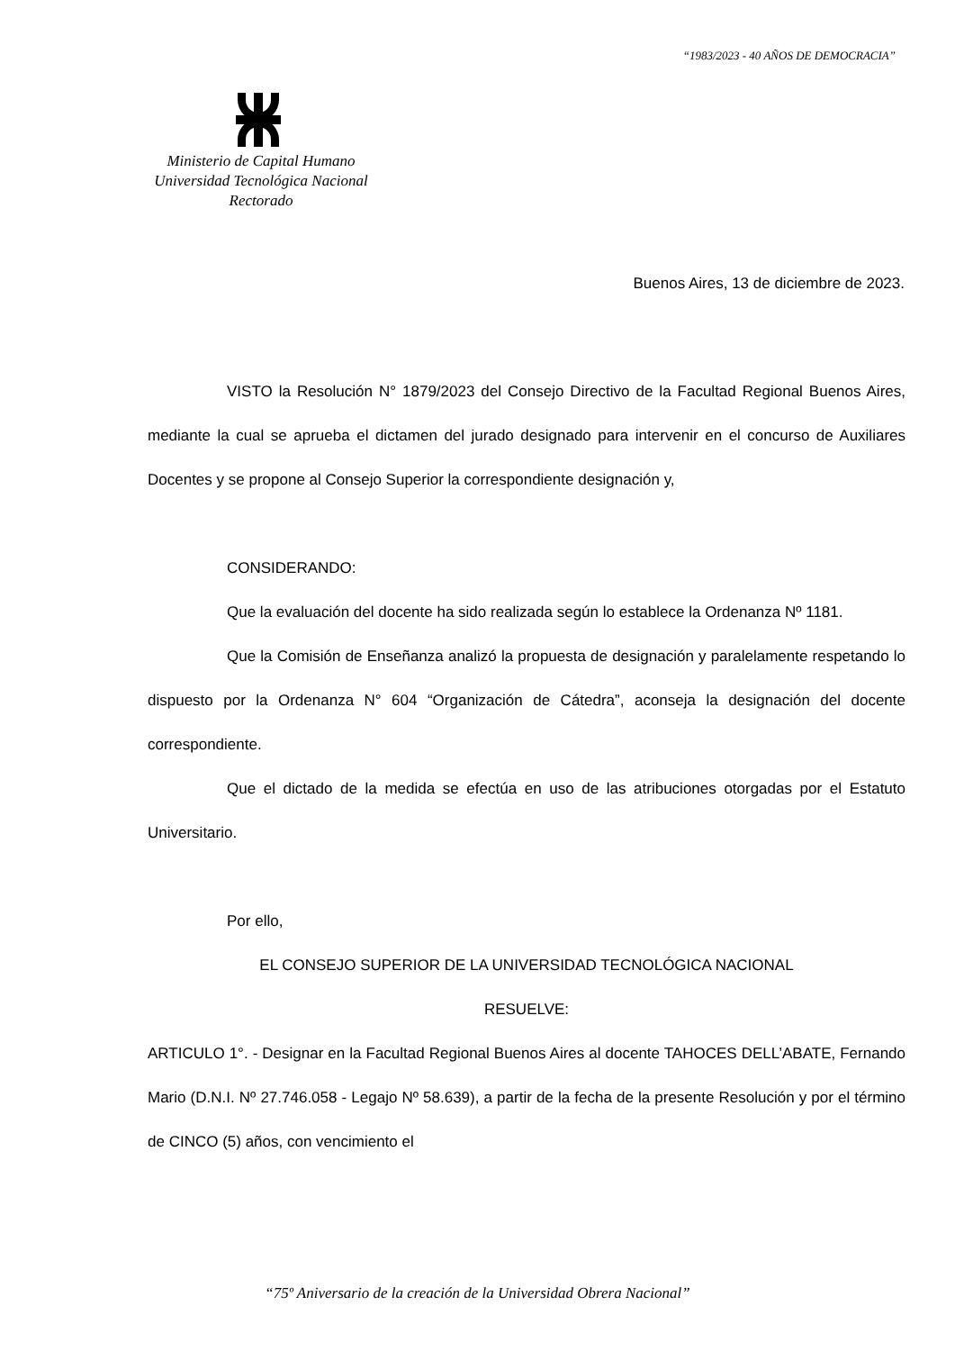“1983/2023 - 40 AÑOS DE DEMOCRACIA”
Ministerio de Capital Humano
Universidad Tecnológica Nacional
Rectorado
Buenos Aires, 13 de diciembre de 2023.
VISTO la Resolución N° 1879/2023 del Consejo Directivo de la Facultad Regional Buenos Aires, mediante la cual se aprueba el dictamen del jurado designado para intervenir en el concurso de Auxiliares Docentes y se propone al Consejo Superior la correspondiente designación y,
CONSIDERANDO:
Que la evaluación del docente ha sido realizada según lo establece la Ordenanza Nº 1181.
Que la Comisión de Enseñanza analizó la propuesta de designación y paralelamente respetando lo dispuesto por la Ordenanza N° 604 “Organización de Cátedra”, aconseja la designación del docente correspondiente.
Que el dictado de la medida se efectúa en uso de las atribuciones otorgadas por el Estatuto Universitario.
Por ello,
EL CONSEJO SUPERIOR DE LA UNIVERSIDAD TECNOLÓGICA NACIONAL
RESUELVE:
ARTICULO 1°. - Designar en la Facultad Regional Buenos Aires al docente TAHOCES DELL’ABATE, Fernando Mario (D.N.I. Nº 27.746.058 - Legajo Nº 58.639), a partir de la fecha de la presente Resolución y por el término de CINCO (5) años, con vencimiento el
“75º Aniversario de la creación de la Universidad Obrera Nacional”